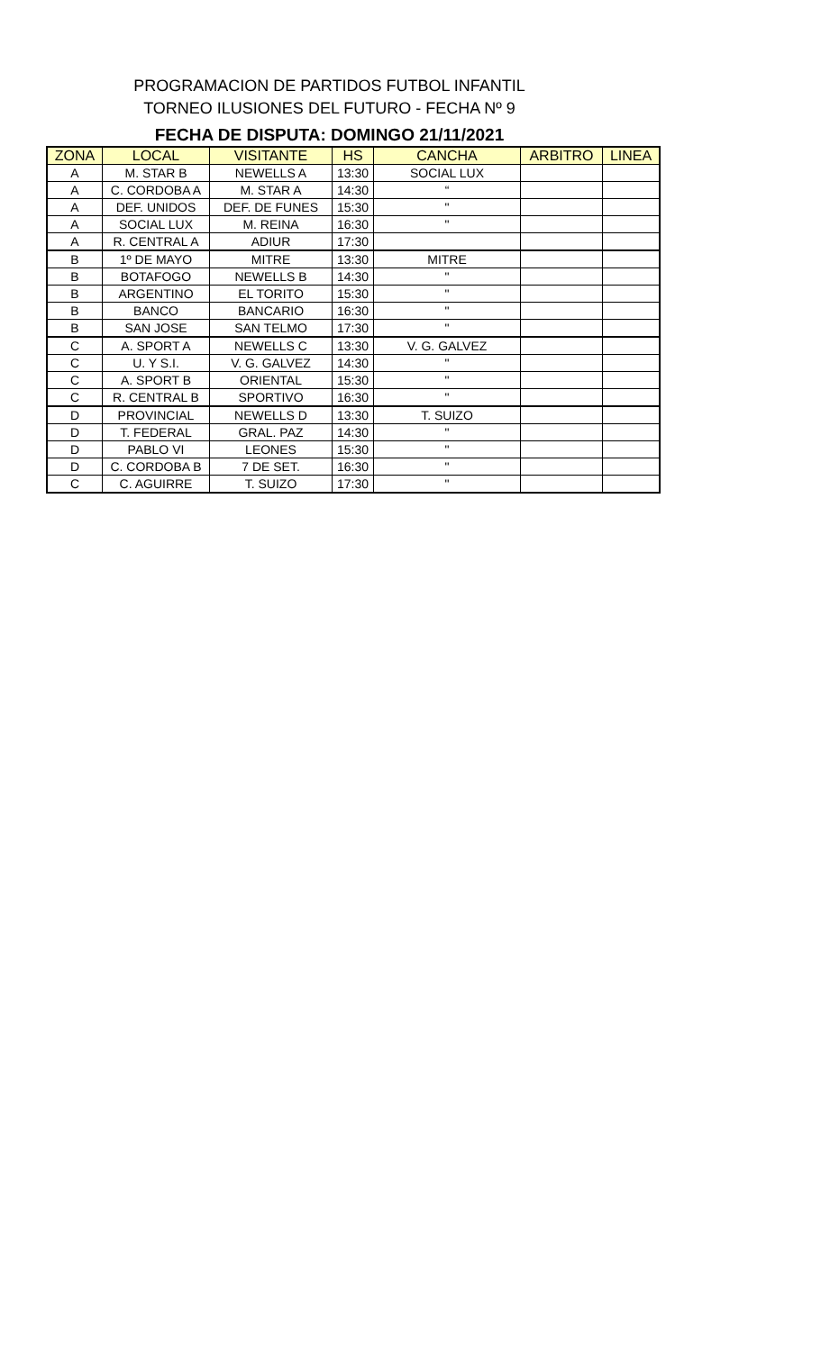PROGRAMACION DE PARTIDOS FUTBOL INFANTIL
TORNEO ILUSIONES DEL FUTURO - FECHA Nº 9
FECHA DE DISPUTA: DOMINGO 21/11/2021
| ZONA | LOCAL | VISITANTE | HS | CANCHA | ARBITRO | LINEA |
| --- | --- | --- | --- | --- | --- | --- |
| A | M. STAR B | NEWELLS A | 13:30 | SOCIAL LUX | | |
| A | C. CORDOBA A | M. STAR A | 14:30 | “ | | |
| A | DEF. UNIDOS | DEF. DE FUNES | 15:30 | " | | |
| A | SOCIAL LUX | M. REINA | 16:30 | " | | |
| A | R. CENTRAL A | ADIUR | 17:30 | | | |
| B | 1º DE MAYO | MITRE | 13:30 | MITRE | | |
| B | BOTAFOGO | NEWELLS B | 14:30 | " | | |
| B | ARGENTINO | EL TORITO | 15:30 | " | | |
| B | BANCO | BANCARIO | 16:30 | " | | |
| B | SAN JOSE | SAN TELMO | 17:30 | " | | |
| C | A. SPORT A | NEWELLS C | 13:30 | V. G. GALVEZ | | |
| C | U. Y S.I. | V. G. GALVEZ | 14:30 | " | | |
| C | A. SPORT B | ORIENTAL | 15:30 | " | | |
| C | R. CENTRAL B | SPORTIVO | 16:30 | " | | |
| D | PROVINCIAL | NEWELLS D | 13:30 | T. SUIZO | | |
| D | T. FEDERAL | GRAL. PAZ | 14:30 | " | | |
| D | PABLO VI | LEONES | 15:30 | " | | |
| D | C. CORDOBA B | 7 DE SET. | 16:30 | " | | |
| C | C. AGUIRRE | T. SUIZO | 17:30 | " | | |